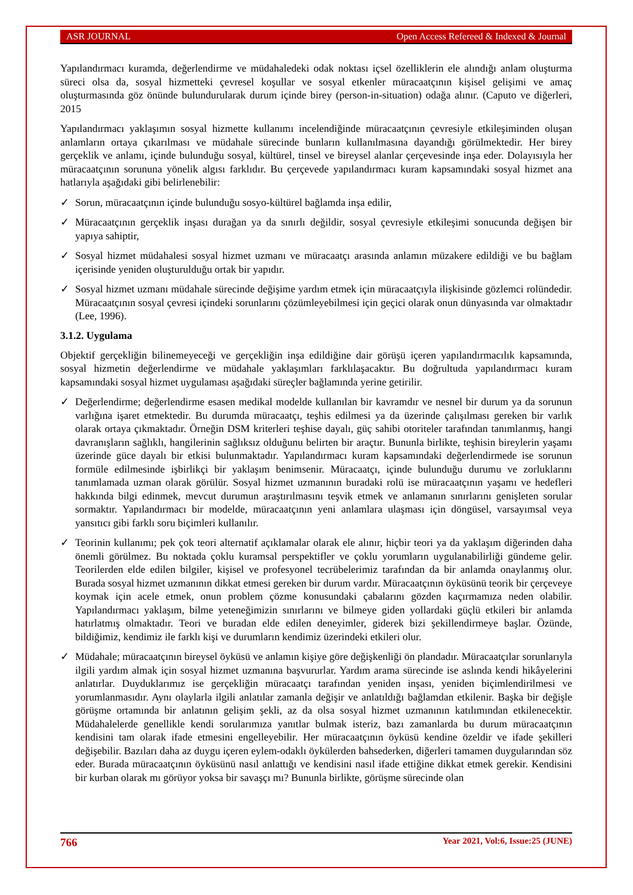ASR JOURNAL Open Access Refereed & Indexed & Journal
Yapılandırmacı kuramda, değerlendirme ve müdahaledeki odak noktası içsel özelliklerin ele alındığı anlam oluşturma süreci olsa da, sosyal hizmetteki çevresel koşullar ve sosyal etkenler müracaatçının kişisel gelişimi ve amaç oluşturmasında göz önünde bulundurularak durum içinde birey (person-in-situation) odağa alınır. (Caputo ve diğerleri, 2015
Yapılandırmacı yaklaşımın sosyal hizmette kullanımı incelendiğinde müracaatçının çevresiyle etkileşiminden oluşan anlamların ortaya çıkarılması ve müdahale sürecinde bunların kullanılmasına dayandığı görülmektedir. Her birey gerçeklik ve anlamı, içinde bulunduğu sosyal, kültürel, tinsel ve bireysel alanlar çerçevesinde inşa eder. Dolayısıyla her müracaatçının sorununa yönelik algısı farklıdır. Bu çerçevede yapılandırmacı kuram kapsamındaki sosyal hizmet ana hatlarıyla aşağıdaki gibi belirlenebilir:
✓ Sorun, müracaatçının içinde bulunduğu sosyo-kültürel bağlamda inşa edilir,
✓ Müracaatçının gerçeklik inşası durağan ya da sınırlı değildir, sosyal çevresiyle etkileşimi sonucunda değişen bir yapıya sahiptir,
✓ Sosyal hizmet müdahalesi sosyal hizmet uzmanı ve müracaatçı arasında anlamın müzakere edildiği ve bu bağlam içerisinde yeniden oluşturulduğu ortak bir yapıdır.
✓ Sosyal hizmet uzmanı müdahale sürecinde değişime yardım etmek için müracaatçıyla ilişkisinde gözlemci rolündedir. Müracaatçının sosyal çevresi içindeki sorunlarını çözümleyebilmesi için geçici olarak onun dünyasında var olmaktadır (Lee, 1996).
3.1.2. Uygulama
Objektif gerçekliğin bilinemeyeceği ve gerçekliğin inşa edildiğine dair görüşü içeren yapılandırmacılık kapsamında, sosyal hizmetin değerlendirme ve müdahale yaklaşımları farklılaşacaktır. Bu doğrultuda yapılandırmacı kuram kapsamındaki sosyal hizmet uygulaması aşağıdaki süreçler bağlamında yerine getirilir.
✓ Değerlendirme; değerlendirme esasen medikal modelde kullanılan bir kavramdır ve nesnel bir durum ya da sorunun varlığına işaret etmektedir. Bu durumda müracaatçı, teşhis edilmesi ya da üzerinde çalışılması gereken bir varlık olarak ortaya çıkmaktadır. Örneğin DSM kriterleri teşhise dayalı, güç sahibi otoriteler tarafından tanımlanmış, hangi davranışların sağlıklı, hangilerinin sağlıksız olduğunu belirten bir araçtır. Bununla birlikte, teşhisin bireylerin yaşamı üzerinde güce dayalı bir etkisi bulunmaktadır. Yapılandırmacı kuram kapsamındaki değerlendirmede ise sorunun formüle edilmesinde işbirlikçi bir yaklaşım benimsenir. Müracaatçı, içinde bulunduğu durumu ve zorluklarını tanımlamada uzman olarak görülür. Sosyal hizmet uzmanının buradaki rolü ise müracaatçının yaşamı ve hedefleri hakkında bilgi edinmek, mevcut durumun araştırılmasını teşvik etmek ve anlamanın sınırlarını genişleten sorular sormaktır. Yapılandırmacı bir modelde, müracaatçının yeni anlamlara ulaşması için döngüsel, varsayımsal veya yansıtıcı gibi farklı soru biçimleri kullanılır.
✓ Teorinin kullanımı; pek çok teori alternatif açıklamalar olarak ele alınır, hiçbir teori ya da yaklaşım diğerinden daha önemli görülmez. Bu noktada çoklu kuramsal perspektifler ve çoklu yorumların uygulanabilirliği gündeme gelir. Teorilerden elde edilen bilgiler, kişisel ve profesyonel tecrübelerimiz tarafından da bir anlamda onaylanmış olur. Burada sosyal hizmet uzmanının dikkat etmesi gereken bir durum vardır. Müracaatçının öyküsünü teorik bir çerçeveye koymak için acele etmek, onun problem çözme konusundaki çabalarını gözden kaçırmamıza neden olabilir. Yapılandırmacı yaklaşım, bilme yeteneğimizin sınırlarını ve bilmeye giden yollardaki güçlü etkileri bir anlamda hatırlatmış olmaktadır. Teori ve buradan elde edilen deneyimler, giderek bizi şekillendirmeye başlar. Özünde, bildiğimiz, kendimiz ile farklı kişi ve durumların kendimiz üzerindeki etkileri olur.
✓ Müdahale; müracaatçının bireysel öyküsü ve anlamın kişiye göre değişkenliği ön plandadır. Müracaatçılar sorunlarıyla ilgili yardım almak için sosyal hizmet uzmanına başvururlar. Yardım arama sürecinde ise aslında kendi hikâyelerini anlatırlar. Duyduklarımız ise gerçekliğin müracaatçı tarafından yeniden inşası, yeniden biçimlendirilmesi ve yorumlanmasıdır. Aynı olaylarla ilgili anlatılar zamanla değişir ve anlatıldığı bağlamdan etkilenir. Başka bir değişle görüşme ortamında bir anlatının gelişim şekli, az da olsa sosyal hizmet uzmanının katılımından etkilenecektir. Müdahalelerde genellikle kendi sorularımıza yanıtlar bulmak isteriz, bazı zamanlarda bu durum müracaatçının kendisini tam olarak ifade etmesini engelleyebilir. Her müracaatçının öyküsü kendine özeldir ve ifade şekilleri değişebilir. Bazıları daha az duygu içeren eylem-odaklı öykülerden bahsederken, diğerleri tamamen duygularından söz eder. Burada müracaatçının öyküsünü nasıl anlattığı ve kendisini nasıl ifade ettiğine dikkat etmek gerekir. Kendisini bir kurban olarak mı görüyor yoksa bir savaşçı mı? Bununla birlikte, görüşme sürecinde olan
766 Year 2021, Vol:6, Issue:25 (JUNE)